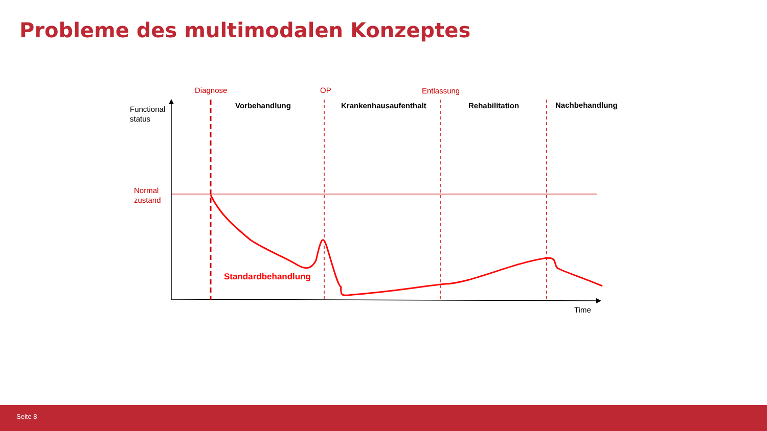Probleme des multimodalen Konzeptes
Diagnose
OP
Entlassung
Vorbehandlung
Krankenhausaufenthalt
Rehabilitation
Nachbehandlung
Functional
status
Normal
zustand
Time
Standardbehandlung
Seite 8